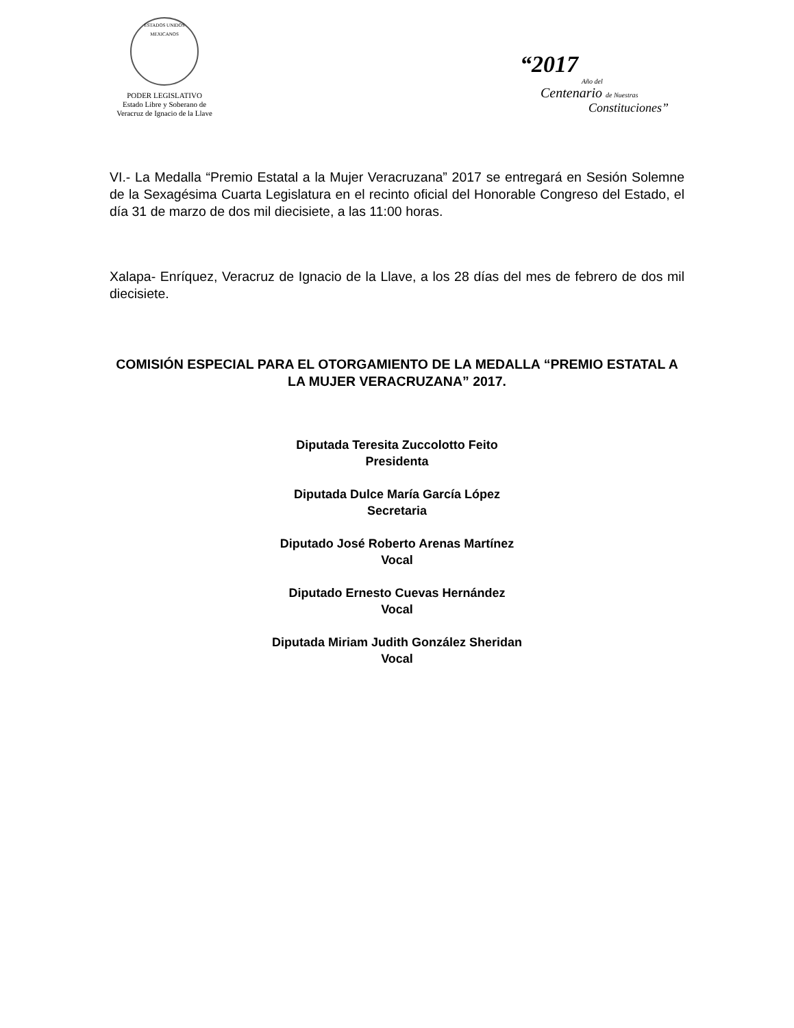ESTADOS UNIDOS MEXICANOS
PODER LEGISLATIVO
Estado Libre y Soberano de
Veracruz de Ignacio de la Llave
“2017
Año del
Centenario de Nuestras
Constituciones”
VI.- La Medalla “Premio Estatal a la Mujer Veracruzana” 2017 se entregará en Sesión Solemne de la Sexagésima Cuarta Legislatura en el recinto oficial del Honorable Congreso del Estado, el día 31 de marzo de dos mil diecisiete, a las 11:00 horas.
Xalapa- Enríquez, Veracruz de Ignacio de la Llave, a los 28 días del mes de febrero de dos mil diecisiete.
COMISIÓN ESPECIAL PARA EL OTORGAMIENTO DE LA MEDALLA “PREMIO ESTATAL A LA MUJER VERACRUZANA” 2017.
Diputada Teresita Zuccolotto Feito
Presidenta
Diputada Dulce María García López
Secretaria
Diputado José Roberto Arenas Martínez
Vocal
Diputado Ernesto Cuevas Hernández
Vocal
Diputada Miriam Judith González Sheridan
Vocal